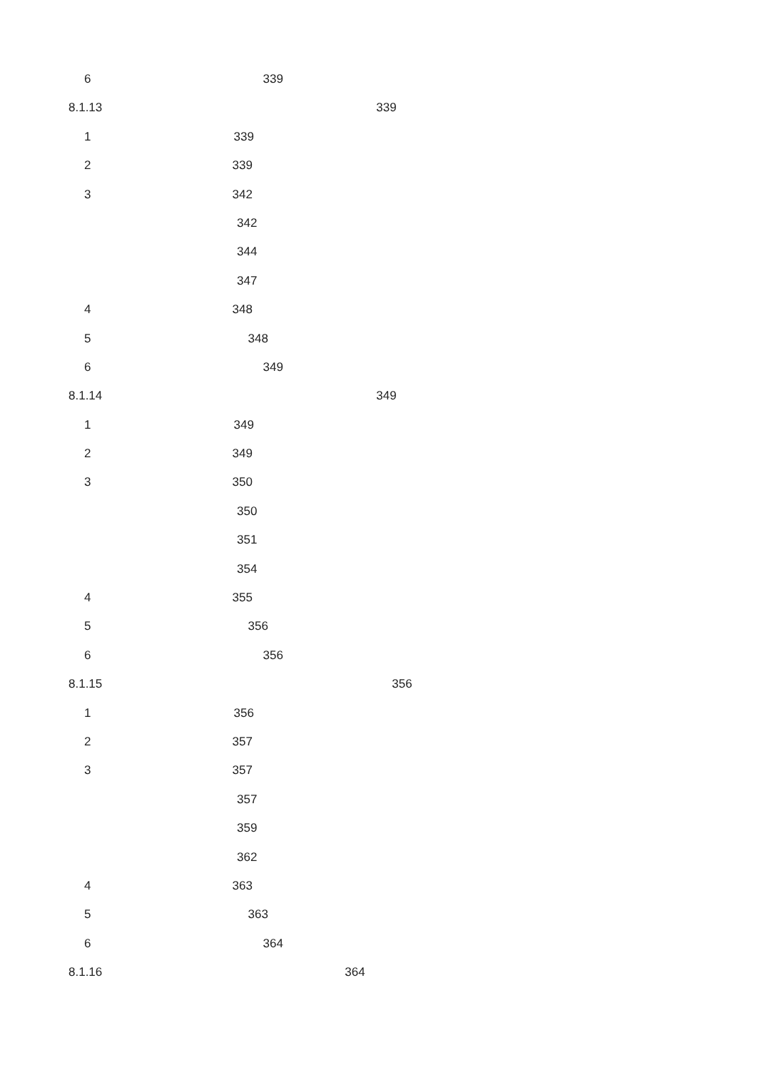6 339
8.1.13 339
1 339
2 339
3 342
342
344
347
4 348
5 348
6 349
8.1.14 349
1 349
2 349
3 350
350
351
354
4 355
5 356
6 356
8.1.15 356
1 356
2 357
3 357
357
359
362
4 363
5 363
6 364
8.1.16 364